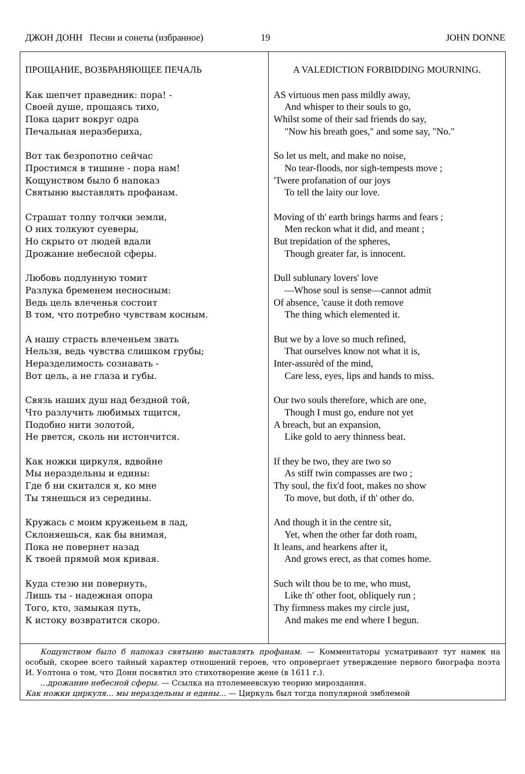ДЖОН ДОНН Песни и сонеты (избранное) 19 JOHN DONNE
| ПРОЩАНИЕ, ВОЗБРАНЯЮЩЕЕ ПЕЧАЛЬ Как шепчет праведник: пора! - Своей душе, прощаясь тихо, Пока царит вокруг одра Печальная неразбериха, Вот так безропотно сейчас Простимся в тишине - пора нам! Кощунством было б напоказ Святыню выставлять профанам. Страшат толпу толчки земли, О них толкуют суеверы, Но скрыто от людей вдали Дрожание небесной сферы. Любовь подлунную томит Разлука бременем несносным: Ведь цель влеченья состоит В том, что потребно чувствам косным. А нашу страсть влеченьем звать Нельзя, ведь чувства слишком грубы; Неразделимость сознавать - Вот цель, а не глаза и губы. Связь наших душ над бездной той, Что разлучить любимых тщится, Подобно нити золотой, Не рвется, сколь ни истончится. Как ножки циркуля, вдвойне Мы нераздельны и едины: Где б ни скитался я, ко мне Ты тянешься из середины. Кружась с моим круженьем в лад, Склоняешься, как бы внимая, Пока не повернет назад К твоей прямой моя кривая. Куда стезю ни повернуть, Лишь ты - надежная опора Того, кто, замыкая путь, К истоку возвратится скоро. | A VALEDICTION FORBIDDING MOURNING. AS virtuous men pass mildly away, And whisper to their souls to go, Whilst some of their sad friends do say, "Now his breath goes," and some say, "No." So let us melt, and make no noise, No tear-floods, nor sigh-tempests move ; 'Twere profanation of our joys To tell the laity our love. Moving of th' earth brings harms and fears ; Men reckon what it did, and meant ; But trepidation of the spheres, Though greater far, is innocent. Dull sublunary lovers' love —Whose soul is sense—cannot admit Of absence, 'cause it doth remove The thing which elemented it. But we by a love so much refined, That ourselves know not what it is, Inter-assurèd of the mind, Care less, eyes, lips and hands to miss. Our two souls therefore, which are one, Though I must go, endure not yet A breach, but an expansion, Like gold to aery thinness beat. If they be two, they are two so As stiff twin compasses are two ; Thy soul, the fix'd foot, makes no show To move, but doth, if th' other do. And though it in the centre sit, Yet, when the other far doth roam, It leans, and hearkens after it, And grows erect, as that comes home. Such wilt thou be to me, who must, Like th' other foot, obliquely run ; Thy firmness makes my circle just, And makes me end where I begun. |
| Кощунством было б напоказ святыню выставлять профанам. — Комментаторы усматривают тут намек на особый, скорее всего тайный характер отношений героев, что опровергает утверждение первого биографа поэта И. Уолтона о том, что Донн посвятил это стихотворение жене (в 1611 г.). ...дрожание небесной сферы. — Ссылка на птолемеевскую теорию мироздания. Как ножки циркуля... мы нераздельны и едины... — Циркуль был тогда популярной эмблемой | |